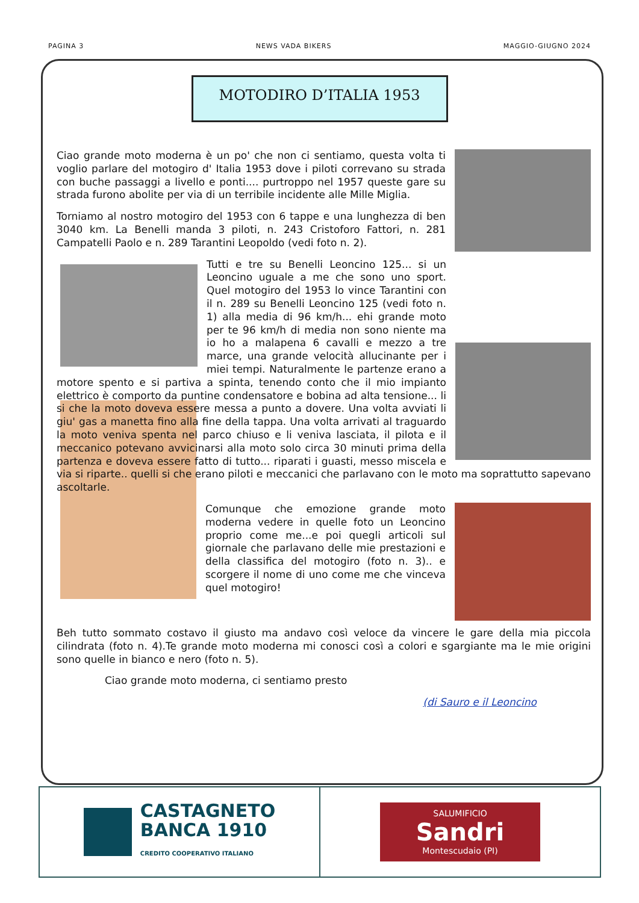PAGINA 3 NEWS VADA BIKERS MAGGIO-GIUGNO 2024
MOTODIRO D’ITALIA 1953
Ciao grande moto moderna è un po' che non ci sentiamo, questa volta ti voglio parlare del motogiro d' Italia 1953 dove i piloti correvano su strada con buche passaggi a livello e ponti.... purtroppo nel 1957 queste gare su strada furono abolite per via di un terribile incidente alle Mille Miglia.
Torniamo al nostro motogiro del 1953 con 6 tappe e una lunghezza di ben 3040 km. La Benelli manda 3 piloti, n. 243 Cristoforo Fattori, n. 281 Campatelli Paolo e n. 289 Tarantini Leopoldo (vedi foto n. 2).
Tutti e tre su Benelli Leoncino 125... si un Leoncino uguale a me che sono uno sport. Quel motogiro del 1953 lo vince Tarantini con il n. 289 su Benelli Leoncino 125 (vedi foto n. 1) alla media di 96 km/h... ehi grande moto per te 96 km/h di media non sono niente ma io ho a malapena 6 cavalli e mezzo a tre marce, una grande velocità allucinante per i miei tempi. Naturalmente le partenze erano a motore spento e si partiva a spinta, tenendo conto che il mio impianto elettrico è comporto da puntine condensatore e bobina ad alta tensione... li si che la moto doveva essere messa a punto a dovere. Una volta avviati li giu' gas a manetta fino alla fine della tappa. Una volta arrivati al traguardo la moto veniva spenta nel parco chiuso e li veniva lasciata, il pilota e il meccanico potevano avvicinarsi alla moto solo circa 30 minuti prima della partenza e doveva essere fatto di tutto... riparati i guasti, messo miscela e via si riparte.. quelli si che erano piloti e meccanici che parlavano con le moto ma soprattutto sapevano ascoltarle.
Comunque che emozione grande moto moderna vedere in quelle foto un Leoncino proprio come me...e poi quegli articoli sul giornale che parlavano delle mie prestazioni e della classifica del motogiro (foto n. 3).. e scorgere il nome di uno come me che vinceva quel motogiro!
Beh tutto sommato costavo il giusto ma andavo così veloce da vincere le gare della mia piccola cilindrata (foto n. 4).Te grande moto moderna mi conosci così a colori e sgargiante ma le mie origini sono quelle in bianco e nero (foto n. 5).
Ciao grande moto moderna, ci sentiamo presto
(di Sauro e il Leoncino
CASTAGNETO
BANCA 1910
CREDITO COOPERATIVO ITALIANO
SALUMIFICIO
Sandri
Montescudaio (PI)